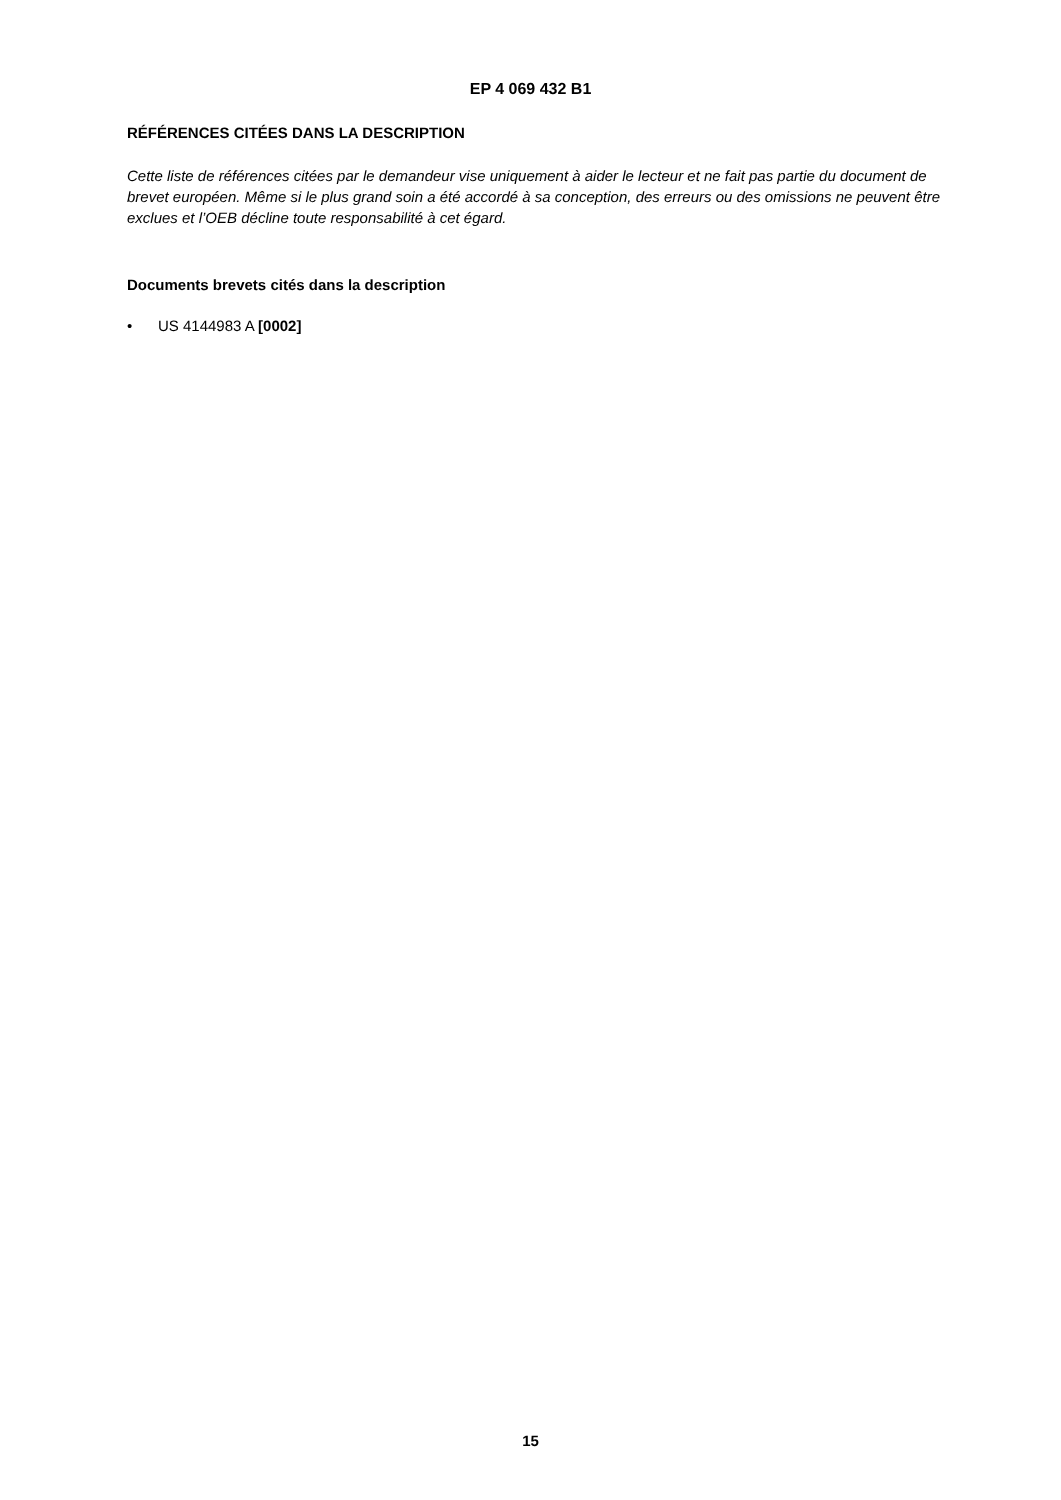EP 4 069 432 B1
RÉFÉRENCES CITÉES DANS LA DESCRIPTION
Cette liste de références citées par le demandeur vise uniquement à aider le lecteur et ne fait pas partie du document de brevet européen. Même si le plus grand soin a été accordé à sa conception, des erreurs ou des omissions ne peuvent être exclues et l’OEB décline toute responsabilité à cet égard.
Documents brevets cités dans la description
• US 4144983 A [0002]
15